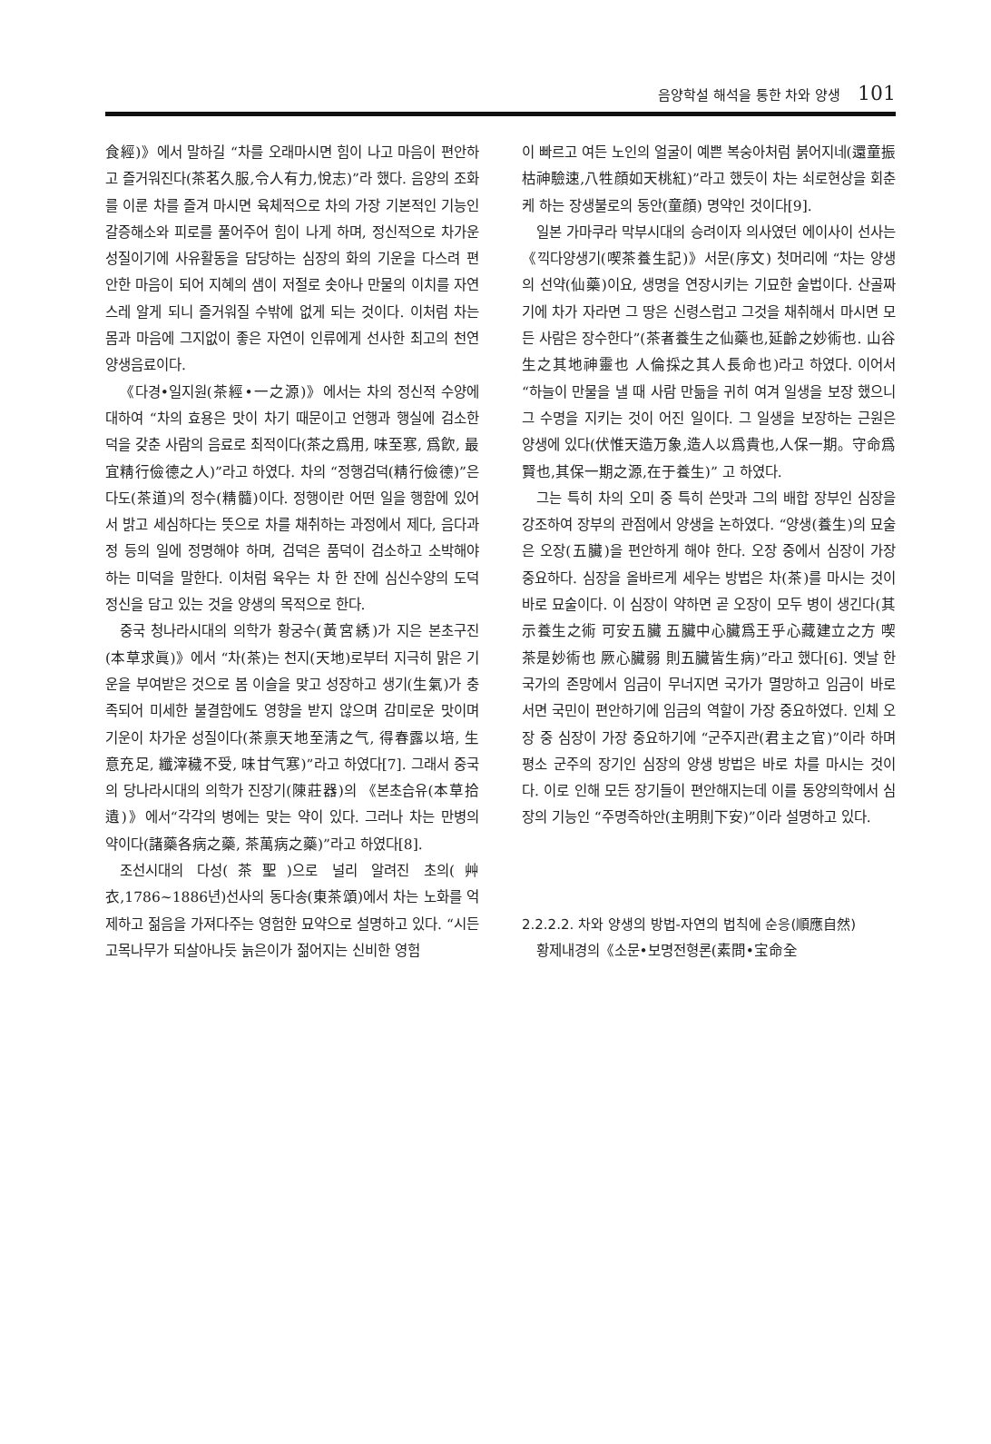음양학설 해석을 통한 차와 양생 101
食經)》에서 말하길 “차를 오래마시면 힘이 나고 마음이 편안하고 즐거워진다(茶茗久服,令人有力,悅志)”라 했다. 음양의 조화를 이룬 차를 즐겨 마시면 육체적으로 차의 가장 기본적인 기능인 갈증해소와 피로를 풀어주어 힘이 나게 하며, 정신적으로 차가운 성질이기에 사유활동을 담당하는 심장의 화의 기운을 다스려 편안한 마음이 되어 지혜의 샘이 저절로 솟아나 만물의 이치를 자연스레 알게 되니 즐거워질 수밖에 없게 되는 것이다. 이처럼 차는 몸과 마음에 그지없이 좋은 자연이 인류에게 선사한 최고의 천연 양생음료이다.
《다경•일지원(茶經•一之源)》에서는 차의 정신적 수양에 대하여 “차의 효용은 맛이 차기 때문이고 언행과 행실에 검소한 덕을 갖춘 사람의 음료로 최적이다(茶之爲用, 味至寒, 爲飮, 最宜精行儉德之人)”라고 하였다. 차의 “정행검덕(精行儉德)”은 다도(茶道)의 정수(精髓)이다. 정행이란 어떤 일을 행함에 있어서 밝고 세심하다는 뜻으로 차를 채취하는 과정에서 제다, 음다과정 등의 일에 정명해야 하며, 검덕은 품덕이 검소하고 소박해야 하는 미덕을 말한다. 이처럼 육우는 차 한 잔에 심신수양의 도덕정신을 담고 있는 것을 양생의 목적으로 한다.
중국 청나라시대의 의학가 황궁수(黃宮綉)가 지은 본초구진(本草求眞)》에서 “차(茶)는 천지(天地)로부터 지극히 맑은 기운을 부여받은 것으로 봄 이슬을 맞고 성장하고 생기(生氣)가 충족되어 미세한 불결함에도 영향을 받지 않으며 감미로운 맛이며 기운이 차가운 성질이다(茶禀天地至淸之气, 得春露以培, 生意充足, 纖滓穢不受, 味甘气寒)”라고 하였다[7]. 그래서 중국의 당나라시대의 의학가 진장기(陳莊器)의 《본초습유(本草拾遺)》에서“각각의 병에는 맞는 약이 있다. 그러나 차는 만병의 약이다(諸藥各病之藥, 茶萬病之藥)”라고 하였다[8].
조선시대의 다성(茶聖)으로 널리 알려진 초의(艸衣,1786~1886년)선사의 동다송(東茶頌)에서 차는 노화를 억제하고 젊음을 가져다주는 영험한 묘약으로 설명하고 있다. “시든 고목나무가 되살아나듯 늙은이가 젊어지는 신비한 영험
이 빠르고 여든 노인의 얼굴이 예쁜 복숭아처럼 붉어지네(還童振枯神驗速,八牲顔如天桃紅)”라고 했듯이 차는 쇠로현상을 회춘케 하는 장생불로의 동안(童顔) 명약인 것이다[9].
일본 가마쿠라 막부시대의 승려이자 의사였던 에이사이 선사는《끽다양생기(喫茶養生記)》서문(序文) 첫머리에 “차는 양생의 선약(仙藥)이요, 생명을 연장시키는 기묘한 술법이다. 산골짜기에 차가 자라면 그 땅은 신령스럽고 그것을 채취해서 마시면 모든 사람은 장수한다”(茶者養生之仙藥也,延齡之妙術也. 山谷生之其地神靈也 人倫採之其人長命也)라고 하였다. 이어서 “하늘이 만물을 낼 때 사람 만듦을 귀히 여겨 일생을 보장 했으니 그 수명을 지키는 것이 어진 일이다. 그 일생을 보장하는 근원은 양생에 있다(伏惟天造万象,造人以爲貴也,人保一期。守命爲賢也,其保一期之源,在于養生)” 고 하였다.
그는 특히 차의 오미 중 특히 쓴맛과 그의 배합 장부인 심장을 강조하여 장부의 관점에서 양생을 논하였다. “양생(養生)의 묘술은 오장(五臟)을 편안하게 해야 한다. 오장 중에서 심장이 가장 중요하다. 심장을 올바르게 세우는 방법은 차(茶)를 마시는 것이 바로 묘술이다. 이 심장이 약하면 곧 오장이 모두 병이 생긴다(其示養生之術 可安五臟 五臟中心臟爲王乎心藏建立之方 喫茶是妙術也 厥心臟弱 則五臟皆生病)”라고 했다[6]. 옛날 한 국가의 존망에서 임금이 무너지면 국가가 멸망하고 임금이 바로서면 국민이 편안하기에 임금의 역할이 가장 중요하였다. 인체 오장 중 심장이 가장 중요하기에 “군주지관(君主之官)”이라 하며 평소 군주의 장기인 심장의 양생 방법은 바로 차를 마시는 것이다. 이로 인해 모든 장기들이 편안해지는데 이를 동양의학에서 심장의 기능인 “주명즉하안(主明則下安)”이라 설명하고 있다.
2.2.2.2. 차와 양생의 방법-자연의 법칙에 순응(順應自然)
황제내경의《소문•보명전형론(素問•宝命全